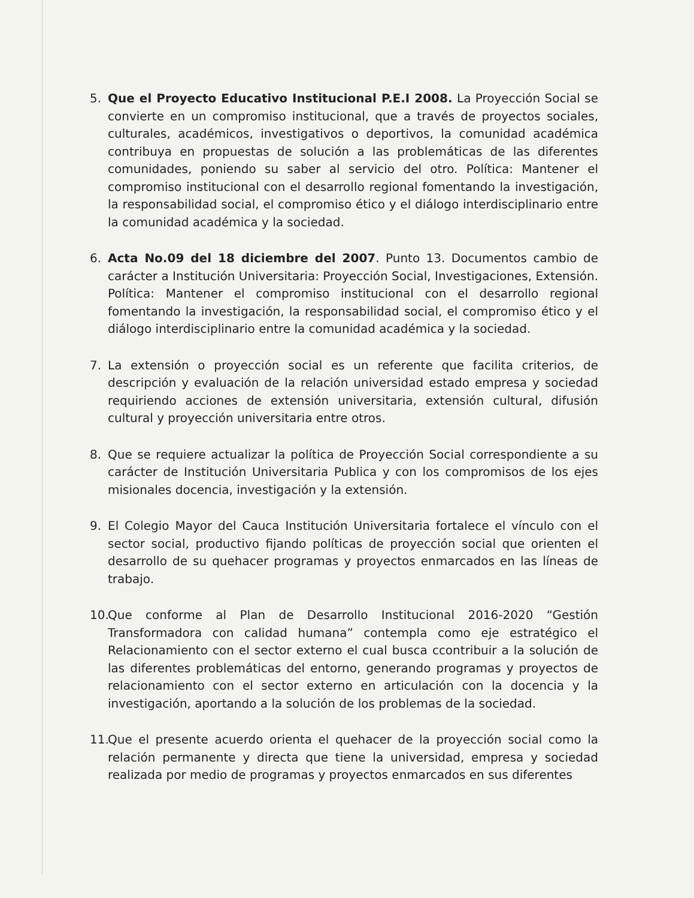5. Que el Proyecto Educativo Institucional P.E.I 2008. La Proyección Social se convierte en un compromiso institucional, que a través de proyectos sociales, culturales, académicos, investigativos o deportivos, la comunidad académica contribuya en propuestas de solución a las problemáticas de las diferentes comunidades, poniendo su saber al servicio del otro. Política: Mantener el compromiso institucional con el desarrollo regional fomentando la investigación, la responsabilidad social, el compromiso ético y el diálogo interdisciplinario entre la comunidad académica y la sociedad.
6. Acta No.09 del 18 diciembre del 2007. Punto 13. Documentos cambio de carácter a Institución Universitaria: Proyección Social, Investigaciones, Extensión. Política: Mantener el compromiso institucional con el desarrollo regional fomentando la investigación, la responsabilidad social, el compromiso ético y el diálogo interdisciplinario entre la comunidad académica y la sociedad.
7. La extensión o proyección social es un referente que facilita criterios, de descripción y evaluación de la relación universidad estado empresa y sociedad requiriendo acciones de extensión universitaria, extensión cultural, difusión cultural y proyección universitaria entre otros.
8. Que se requiere actualizar la política de Proyección Social correspondiente a su carácter de Institución Universitaria Publica y con los compromisos de los ejes misionales docencia, investigación y la extensión.
9. El Colegio Mayor del Cauca Institución Universitaria fortalece el vínculo con el sector social, productivo fijando políticas de proyección social que orienten el desarrollo de su quehacer programas y proyectos enmarcados en las líneas de trabajo.
10.
Que conforme al Plan de Desarrollo Institucional 2016-2020 “Gestión Transformadora con calidad humana” contempla como eje estratégico el Relacionamiento con el sector externo el cual busca ccontribuir a la solución de las diferentes problemáticas del entorno, generando programas y proyectos de relacionamiento con el sector externo en articulación con la docencia y la investigación, aportando a la solución de los problemas de la sociedad.
11.
Que el presente acuerdo orienta el quehacer de la proyección social como la relación permanente y directa que tiene la universidad, empresa y sociedad realizada por medio de programas y proyectos enmarcados en sus diferentes